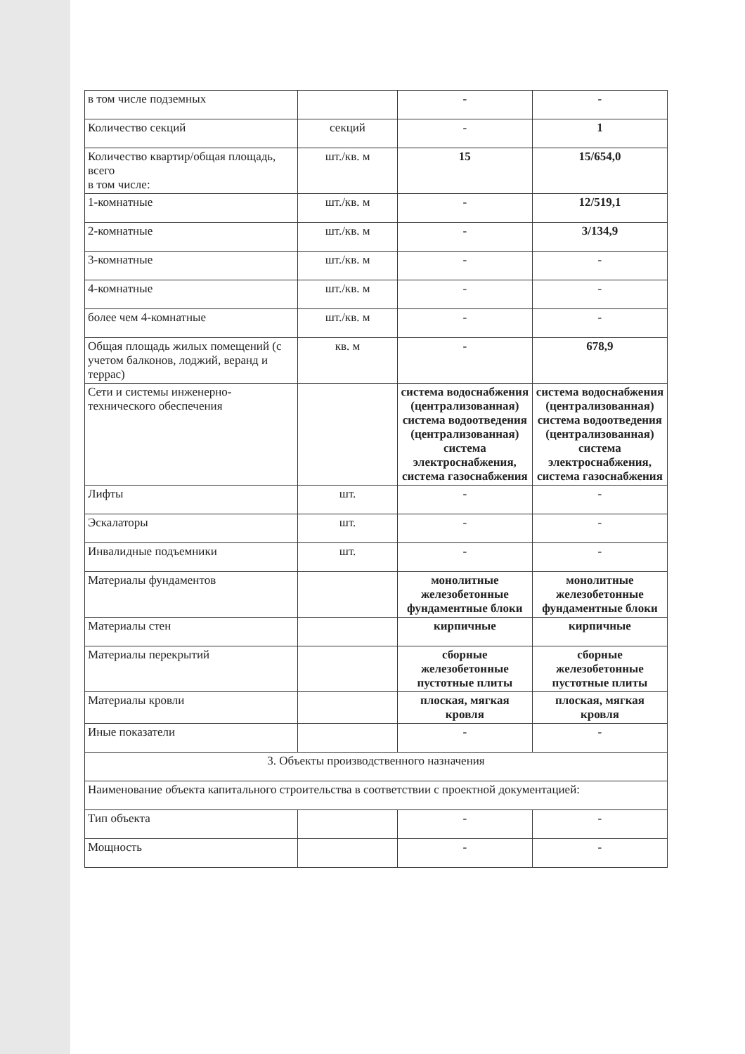| в том числе подземных | | - | - |
| Количество секций | секций | - | 1 |
| Количество квартир/общая площадь, всего в том числе: | шт./кв. м | 15 | 15/654,0 |
| 1-комнатные | шт./кв. м | - | 12/519,1 |
| 2-комнатные | шт./кв. м | - | 3/134,9 |
| 3-комнатные | шт./кв. м | - | - |
| 4-комнатные | шт./кв. м | - | - |
| более чем 4-комнатные | шт./кв. м | - | - |
| Общая площадь жилых помещений (с учетом балконов, лоджий, веранд и террас) | кв. м | - | 678,9 |
| Сети и системы инженерно-технического обеспечения | | система водоснабжения (централизованная) система водоотведения (централизованная) система электроснабжения, система газоснабжения | система водоснабжения (централизованная) система водоотведения (централизованная) система электроснабжения, система газоснабжения |
| Лифты | шт. | - | - |
| Эскалаторы | шт. | - | - |
| Инвалидные подъемники | шт. | - | - |
| Материалы фундаментов | | монолитные железобетонные фундаментные блоки | монолитные железобетонные фундаментные блоки |
| Материалы стен | | кирпичные | кирпичные |
| Материалы перекрытий | | сборные железобетонные пустотные плиты | сборные железобетонные пустотные плиты |
| Материалы кровли | | плоская, мягкая кровля | плоская, мягкая кровля |
| Иные показатели | | - | - |
| 3. Объекты производственного назначения | | | |
| Наименование объекта капитального строительства в соответствии с проектной документацией: | | | |
| Тип объекта | | - | - |
| Мощность | | - | - |